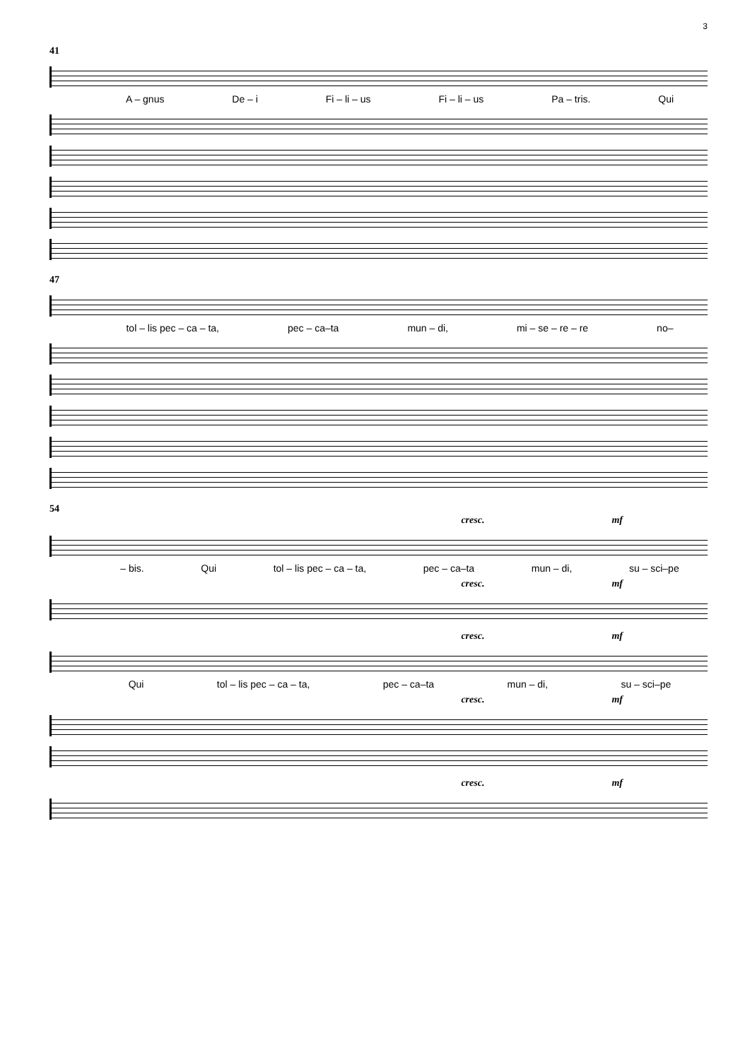3
41
A – gnus De – i Fi – li – us Fi – li – us Pa – tris. Qui
47
tol – lis pec – ca – ta, pec – ca–ta mun – di, mi – se – re – re no–
54
cresc. mf
– bis. Qui tol – lis pec – ca – ta, pec – ca–ta mun – di, su – sci–pe
cresc. mf
cresc. mf
Qui tol – lis pec – ca – ta, pec – ca–ta mun – di, su – sci–pe
cresc. mf
cresc. mf